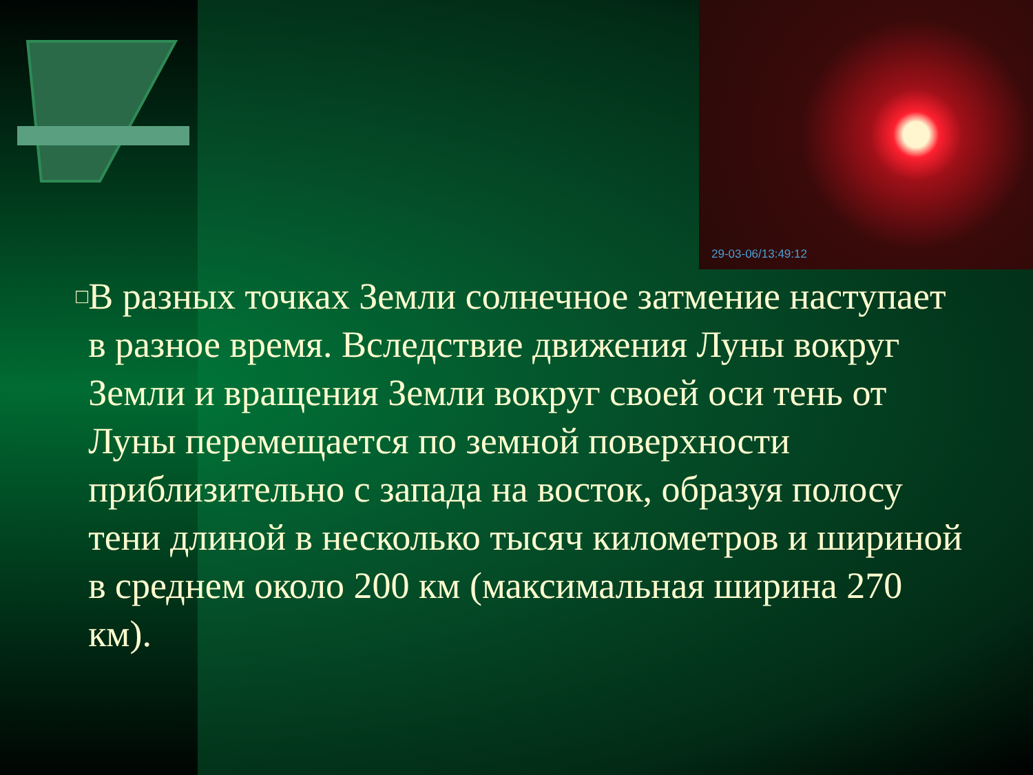29-03-06/13:49:12
□
В разных точках Земли солнечное затмение наступает в разное время. Вследствие движения Луны вокруг Земли и вращения Земли вокруг своей оси тень от Луны перемещается по земной поверхности приблизительно с запада на восток, образуя полосу тени длиной в несколько тысяч километров и шириной в среднем около 200 км (максимальная ширина 270 км).